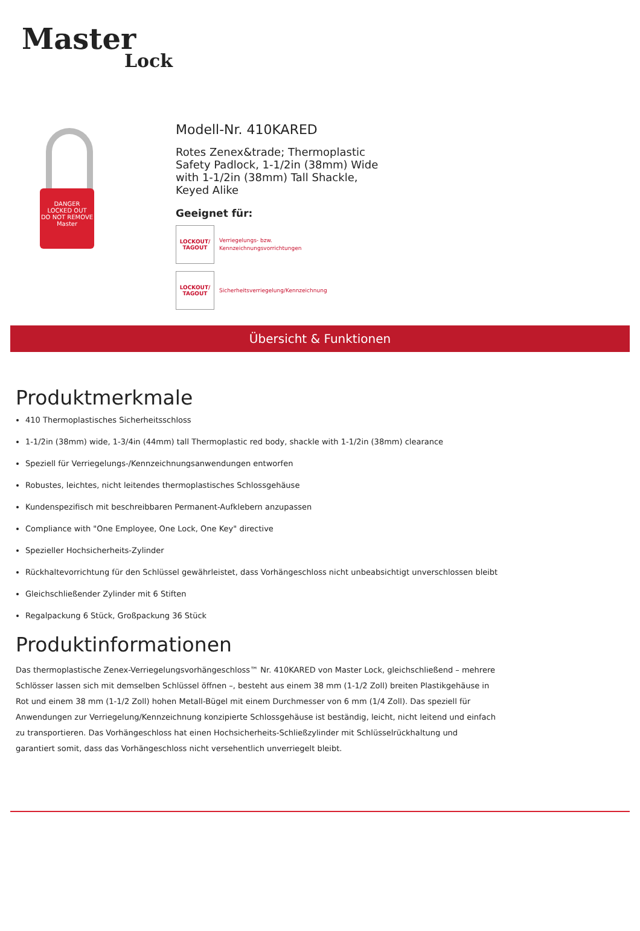Master
Lock
DANGER
LOCKED OUT
DO NOT REMOVE
Master
Modell-Nr. 410KARED
Rotes Zenex&trade; Thermoplastic Safety Padlock, 1-1/2in (38mm) Wide with 1-1/2in (38mm) Tall Shackle, Keyed Alike
Geeignet für:
LOCKOUT/
TAGOUT
Verriegelungs- bzw.
Kennzeichnungsvorrichtungen
LOCKOUT/
TAGOUT
Sicherheitsverriegelung/Kennzeichnung
Übersicht & Funktionen
Produktmerkmale
410 Thermoplastisches Sicherheitsschloss
1-1/2in (38mm) wide, 1-3/4in (44mm) tall Thermoplastic red body, shackle with 1-1/2in (38mm) clearance
Speziell für Verriegelungs-/Kennzeichnungsanwendungen entworfen
Robustes, leichtes, nicht leitendes thermoplastisches Schlossgehäuse
Kundenspezifisch mit beschreibbaren Permanent-Aufklebern anzupassen
Compliance with "One Employee, One Lock, One Key" directive
Spezieller Hochsicherheits-Zylinder
Rückhaltevorrichtung für den Schlüssel gewährleistet, dass Vorhängeschloss nicht unbeabsichtigt unverschlossen bleibt
Gleichschließender Zylinder mit 6 Stiften
Regalpackung 6 Stück, Großpackung 36 Stück
Produktinformationen
Das thermoplastische Zenex-Verriegelungsvorhängeschloss™ Nr. 410KARED von Master Lock, gleichschließend – mehrere Schlösser lassen sich mit demselben Schlüssel öffnen –, besteht aus einem 38 mm (1-1/2 Zoll) breiten Plastikgehäuse in Rot und einem 38 mm (1-1/2 Zoll) hohen Metall-Bügel mit einem Durchmesser von 6 mm (1/4 Zoll). Das speziell für Anwendungen zur Verriegelung/Kennzeichnung konzipierte Schlossgehäuse ist beständig, leicht, nicht leitend und einfach zu transportieren. Das Vorhängeschloss hat einen Hochsicherheits-Schließzylinder mit Schlüsselrückhaltung und garantiert somit, dass das Vorhängeschloss nicht versehentlich unverriegelt bleibt.